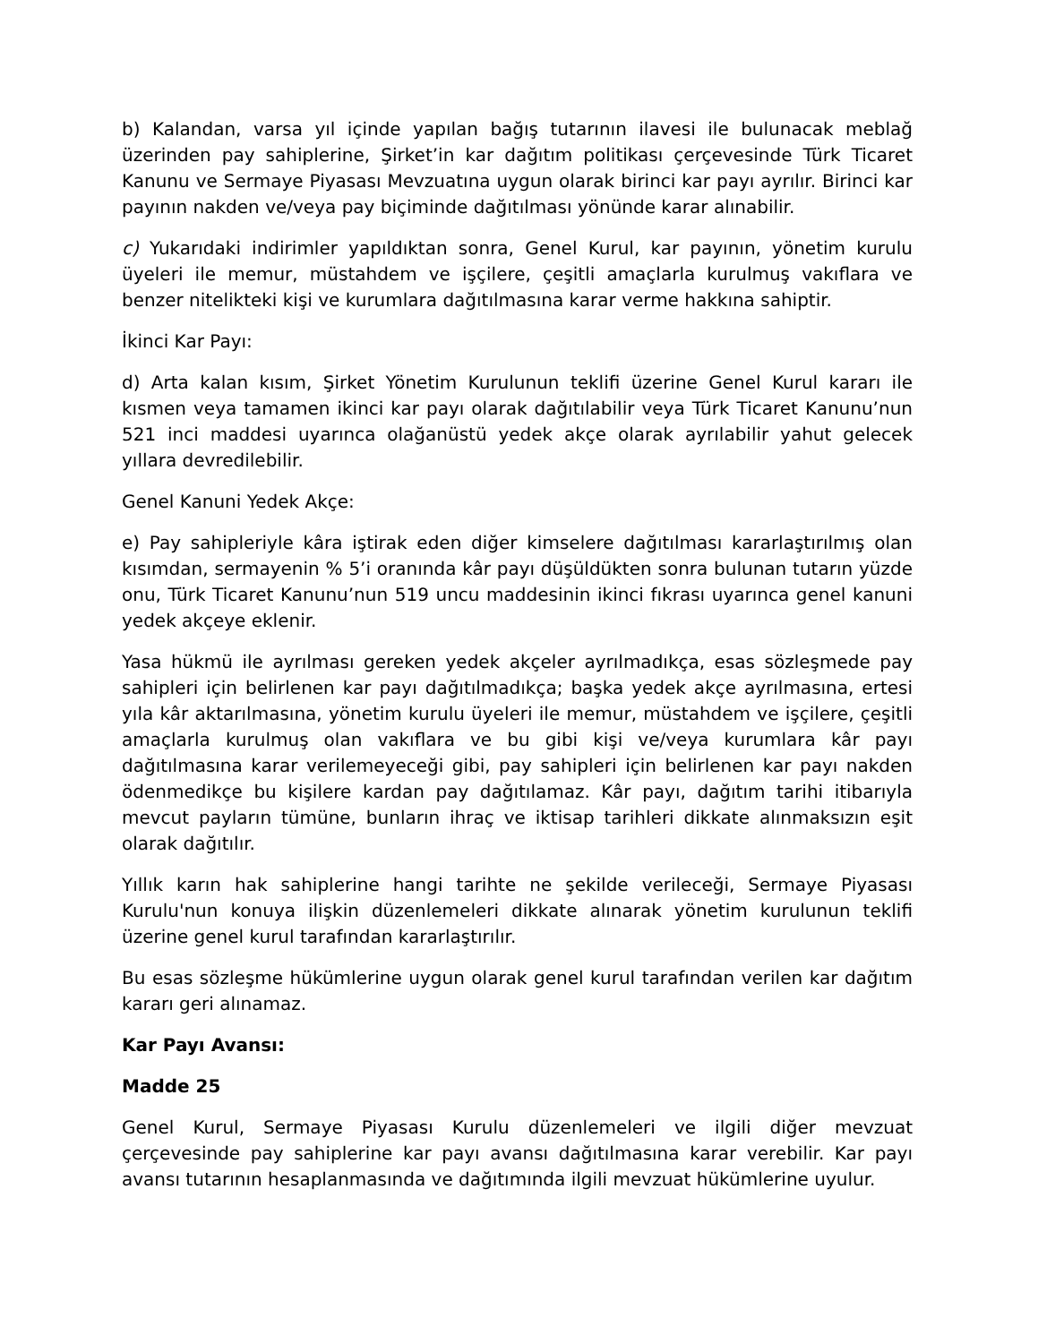b) Kalandan, varsa yıl içinde yapılan bağış tutarının ilavesi ile bulunacak meblağ üzerinden pay sahiplerine, Şirket’in kar dağıtım politikası çerçevesinde Türk Ticaret Kanunu ve Sermaye Piyasası Mevzuatına uygun olarak birinci kar payı ayrılır. Birinci kar payının nakden ve/veya pay biçiminde dağıtılması yönünde karar alınabilir.
c) Yukarıdaki indirimler yapıldıktan sonra, Genel Kurul, kar payının, yönetim kurulu üyeleri ile memur, müstahdem ve işçilere, çeşitli amaçlarla kurulmuş vakıflara ve benzer nitelikteki kişi ve kurumlara dağıtılmasına karar verme hakkına sahiptir.
İkinci Kar Payı:
d) Arta kalan kısım, Şirket Yönetim Kurulunun teklifi üzerine Genel Kurul kararı ile kısmen veya tamamen ikinci kar payı olarak dağıtılabilir veya Türk Ticaret Kanunu’nun 521 inci maddesi uyarınca olağanüstü yedek akçe olarak ayrılabilir yahut gelecek yıllara devredilebilir.
Genel Kanuni Yedek Akçe:
e) Pay sahipleriyle kâra iştirak eden diğer kimselere dağıtılması kararlaştırılmış olan kısımdan, sermayenin % 5’i oranında kâr payı düşüldükten sonra bulunan tutarın yüzde onu, Türk Ticaret Kanunu’nun 519 uncu maddesinin ikinci fıkrası uyarınca genel kanuni yedek akçeye eklenir.
Yasa hükmü ile ayrılması gereken yedek akçeler ayrılmadıkça, esas sözleşmede pay sahipleri için belirlenen kar payı dağıtılmadıkça; başka yedek akçe ayrılmasına, ertesi yıla kâr aktarılmasına, yönetim kurulu üyeleri ile memur, müstahdem ve işçilere, çeşitli amaçlarla kurulmuş olan vakıflara ve bu gibi kişi ve/veya kurumlara kâr payı dağıtılmasına karar verilemeyeceği gibi, pay sahipleri için belirlenen kar payı nakden ödenmedikçe bu kişilere kardan pay dağıtılamaz. Kâr payı, dağıtım tarihi itibarıyla mevcut payların tümüne, bunların ihraç ve iktisap tarihleri dikkate alınmaksızın eşit olarak dağıtılır.
Yıllık karın hak sahiplerine hangi tarihte ne şekilde verileceği, Sermaye Piyasası Kurulu'nun konuya ilişkin düzenlemeleri dikkate alınarak yönetim kurulunun teklifi üzerine genel kurul tarafından kararlaştırılır.
Bu esas sözleşme hükümlerine uygun olarak genel kurul tarafından verilen kar dağıtım kararı geri alınamaz.
Kar Payı Avansı:
Madde 25
Genel Kurul, Sermaye Piyasası Kurulu düzenlemeleri ve ilgili diğer mevzuat çerçevesinde pay sahiplerine kar payı avansı dağıtılmasına karar verebilir. Kar payı avansı tutarının hesaplanmasında ve dağıtımında ilgili mevzuat hükümlerine uyulur.